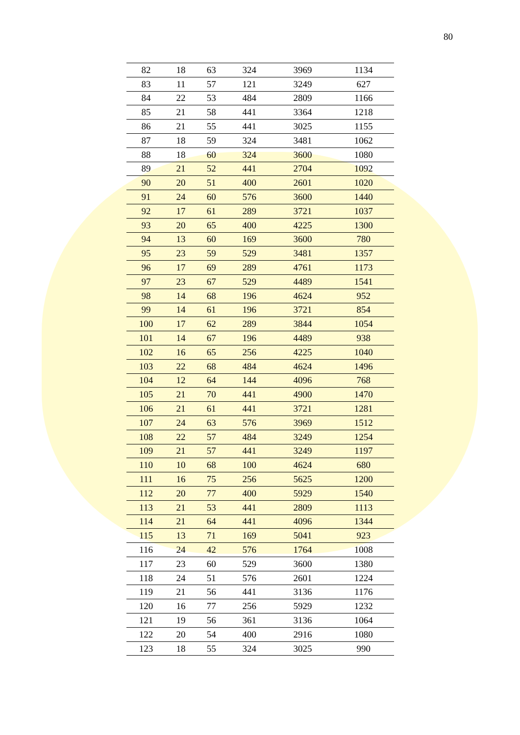80
| 82 | 18 | 63 | 324 | 3969 | 1134 |
| 83 | 11 | 57 | 121 | 3249 | 627 |
| 84 | 22 | 53 | 484 | 2809 | 1166 |
| 85 | 21 | 58 | 441 | 3364 | 1218 |
| 86 | 21 | 55 | 441 | 3025 | 1155 |
| 87 | 18 | 59 | 324 | 3481 | 1062 |
| 88 | 18 | 60 | 324 | 3600 | 1080 |
| 89 | 21 | 52 | 441 | 2704 | 1092 |
| 90 | 20 | 51 | 400 | 2601 | 1020 |
| 91 | 24 | 60 | 576 | 3600 | 1440 |
| 92 | 17 | 61 | 289 | 3721 | 1037 |
| 93 | 20 | 65 | 400 | 4225 | 1300 |
| 94 | 13 | 60 | 169 | 3600 | 780 |
| 95 | 23 | 59 | 529 | 3481 | 1357 |
| 96 | 17 | 69 | 289 | 4761 | 1173 |
| 97 | 23 | 67 | 529 | 4489 | 1541 |
| 98 | 14 | 68 | 196 | 4624 | 952 |
| 99 | 14 | 61 | 196 | 3721 | 854 |
| 100 | 17 | 62 | 289 | 3844 | 1054 |
| 101 | 14 | 67 | 196 | 4489 | 938 |
| 102 | 16 | 65 | 256 | 4225 | 1040 |
| 103 | 22 | 68 | 484 | 4624 | 1496 |
| 104 | 12 | 64 | 144 | 4096 | 768 |
| 105 | 21 | 70 | 441 | 4900 | 1470 |
| 106 | 21 | 61 | 441 | 3721 | 1281 |
| 107 | 24 | 63 | 576 | 3969 | 1512 |
| 108 | 22 | 57 | 484 | 3249 | 1254 |
| 109 | 21 | 57 | 441 | 3249 | 1197 |
| 110 | 10 | 68 | 100 | 4624 | 680 |
| 111 | 16 | 75 | 256 | 5625 | 1200 |
| 112 | 20 | 77 | 400 | 5929 | 1540 |
| 113 | 21 | 53 | 441 | 2809 | 1113 |
| 114 | 21 | 64 | 441 | 4096 | 1344 |
| 115 | 13 | 71 | 169 | 5041 | 923 |
| 116 | 24 | 42 | 576 | 1764 | 1008 |
| 117 | 23 | 60 | 529 | 3600 | 1380 |
| 118 | 24 | 51 | 576 | 2601 | 1224 |
| 119 | 21 | 56 | 441 | 3136 | 1176 |
| 120 | 16 | 77 | 256 | 5929 | 1232 |
| 121 | 19 | 56 | 361 | 3136 | 1064 |
| 122 | 20 | 54 | 400 | 2916 | 1080 |
| 123 | 18 | 55 | 324 | 3025 | 990 |